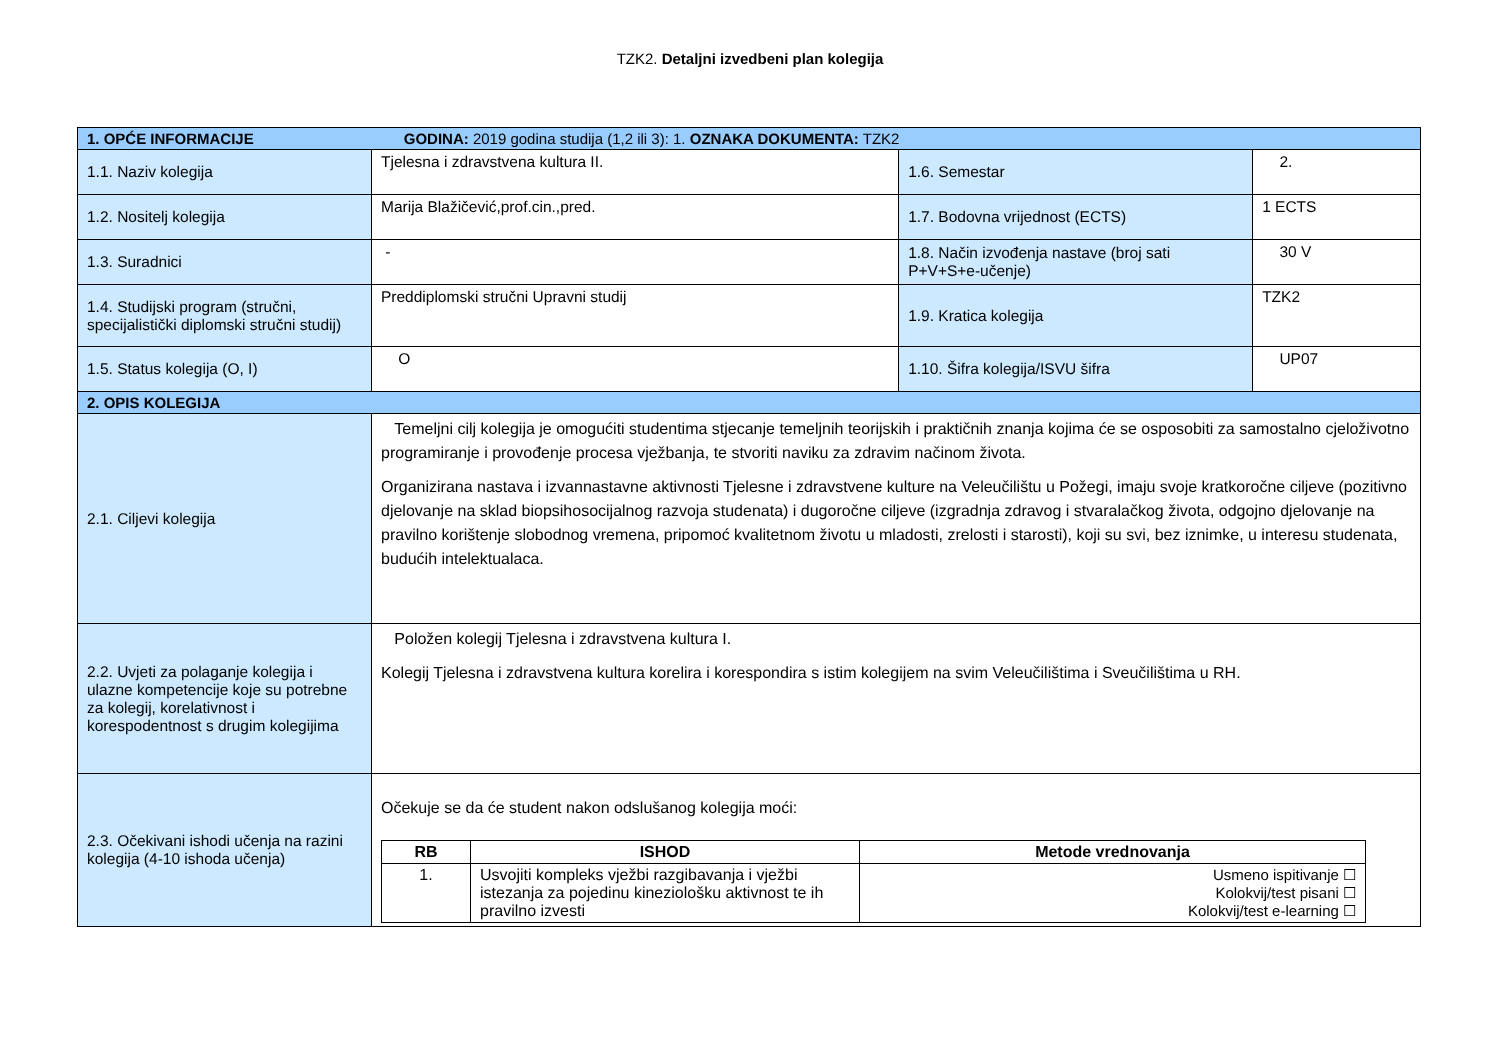TZK2. Detaljni izvedbeni plan kolegija
| 1. OPĆE INFORMACIJE GODINA: 2019 godina studija (1,2 ili 3): 1. OZNAKA DOKUMENTA: TZK2 | | | |
| 1.1. Naziv kolegija | Tjelesna i zdravstvena kultura II. | 1.6. Semestar | 2. |
| 1.2. Nositelj kolegija | Marija Blažičević,prof.cin.,pred. | 1.7. Bodovna vrijednost (ECTS) | 1 ECTS |
| 1.3. Suradnici | - | 1.8. Način izvođenja nastave (broj sati P+V+S+e-učenje) | 30 V |
| 1.4. Studijski program (stručni, specijalistički diplomski stručni studij) | Preddiplomski stručni Upravni studij | 1.9. Kratica kolegija | TZK2 |
| 1.5. Status kolegija (O, I) | O | 1.10. Šifra kolegija/ISVU šifra | UP07 |
| 2. OPIS KOLEGIJA | | | |
| 2.1. Ciljevi kolegija | Temeljni cilj kolegija je omogućiti studentima stjecanje temeljnih teorijskih i praktičnih znanja kojima će se osposobiti za samostalno cjeloživotno programiranje i provođenje procesa vježbanja, te stvoriti naviku za zdravim načinom života. Organizirana nastava i izvannastavne aktivnosti Tjelesne i zdravstvene kulture na Veleučilištu u Požegi, imaju svoje kratkoročne ciljeve (pozitivno djelovanje na sklad biopsihosocijalnog razvoja studenata) i dugoročne ciljeve (izgradnja zdravog i stvaralačkog života, odgojno djelovanje na pravilno korištenje slobodnog vremena, pripomoć kvalitetnom životu u mladosti, zrelosti i starosti), koji su svi, bez iznimke, u interesu studenata, budućih intelektualaca. | | |
| 2.2. Uvjeti za polaganje kolegija i ulazne kompetencije koje su potrebne za kolegij, korelativnost i korespodentnost s drugim kolegijima | Položen kolegij Tjelesna i zdravstvena kultura I. Kolegij Tjelesna i zdravstvena kultura korelira i korespondira s istim kolegijem na svim Veleučilištima i Sveučilištima u RH. | | |
| 2.3. Očekivani ishodi učenja na razini kolegija (4-10 ishoda učenja) | Očekuje se da će student nakon odslušanog kolegija moći: / RB / ISHOD / Metode vrednovanja / / --- / --- / --- / / 1. / Usvojiti kompleks vježbi razgibavanja i vježbi istezanja za pojedinu kineziološku aktivnost te ih pravilno izvesti / Usmeno ispitivanje ☐ Kolokvij/test pisani ☐ Kolokvij/test e-learning ☐ / | | |